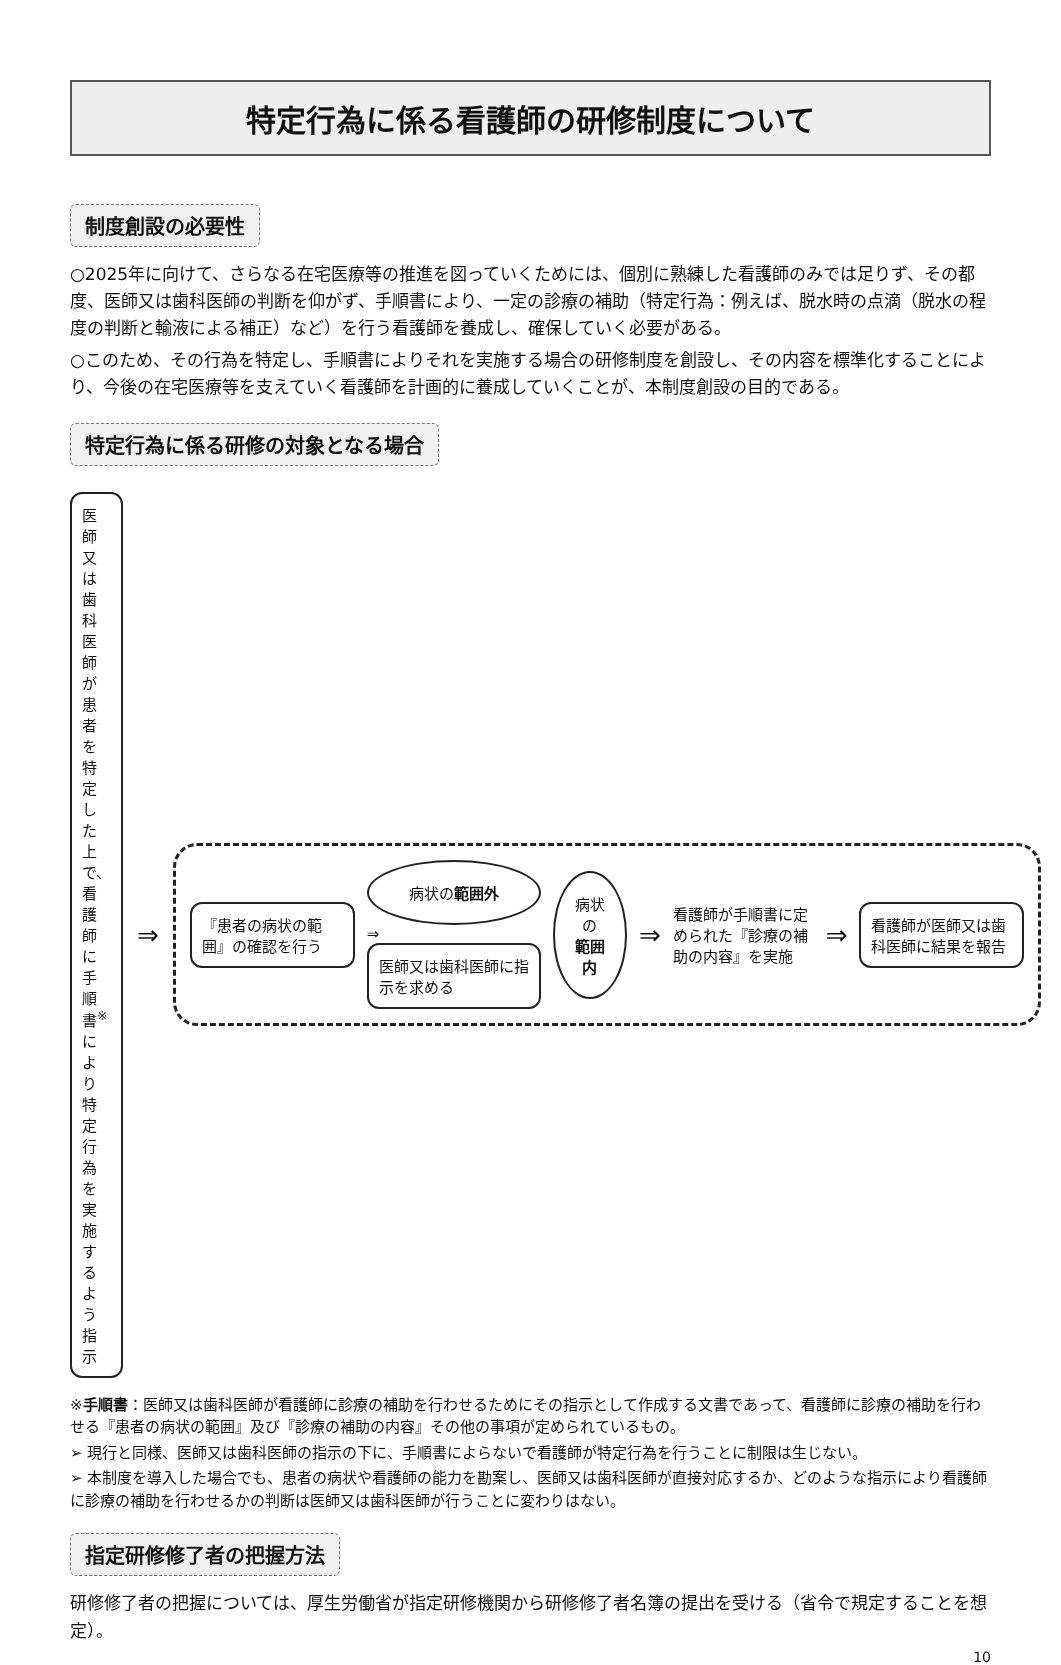特定行為に係る看護師の研修制度について
制度創設の必要性
○2025年に向けて、さらなる在宅医療等の推進を図っていくためには、個別に熟練した看護師のみでは足りず、その都度、医師又は歯科医師の判断を仰がず、手順書により、一定の診療の補助（特定行為：例えば、脱水時の点滴（脱水の程度の判断と輸液による補正）など）を行う看護師を養成し、確保していく必要がある。
○このため、その行為を特定し、手順書によりそれを実施する場合の研修制度を創設し、その内容を標準化することにより、今後の在宅医療等を支えていく看護師を計画的に養成していくことが、本制度創設の目的である。
特定行為に係る研修の対象となる場合
医師又は歯科医師が患者を特定した上で、看護師に手順書<sup>※</sup>により特定行為を実施するよう指示
⇒
『患者の病状の範囲』の確認を行う
病状の範囲外
⇒
医師又は歯科医師に指示を求める
病状の
範囲内
⇒
看護師が手順書に定められた『診療の補助の内容』を実施
⇒
看護師が医師又は歯科医師に結果を報告
※手順書：医師又は歯科医師が看護師に診療の補助を行わせるためにその指示として作成する文書であって、看護師に診療の補助を行わせる『患者の病状の範囲』及び『診療の補助の内容』その他の事項が定められているもの。
➢ 現行と同様、医師又は歯科医師の指示の下に、手順書によらないで看護師が特定行為を行うことに制限は生じない。
➢ 本制度を導入した場合でも、患者の病状や看護師の能力を勘案し、医師又は歯科医師が直接対応するか、どのような指示により看護師に診療の補助を行わせるかの判断は医師又は歯科医師が行うことに変わりはない。
指定研修修了者の把握方法
研修修了者の把握については、厚生労働省が指定研修機関から研修修了者名簿の提出を受ける（省令で規定することを想定）。
10